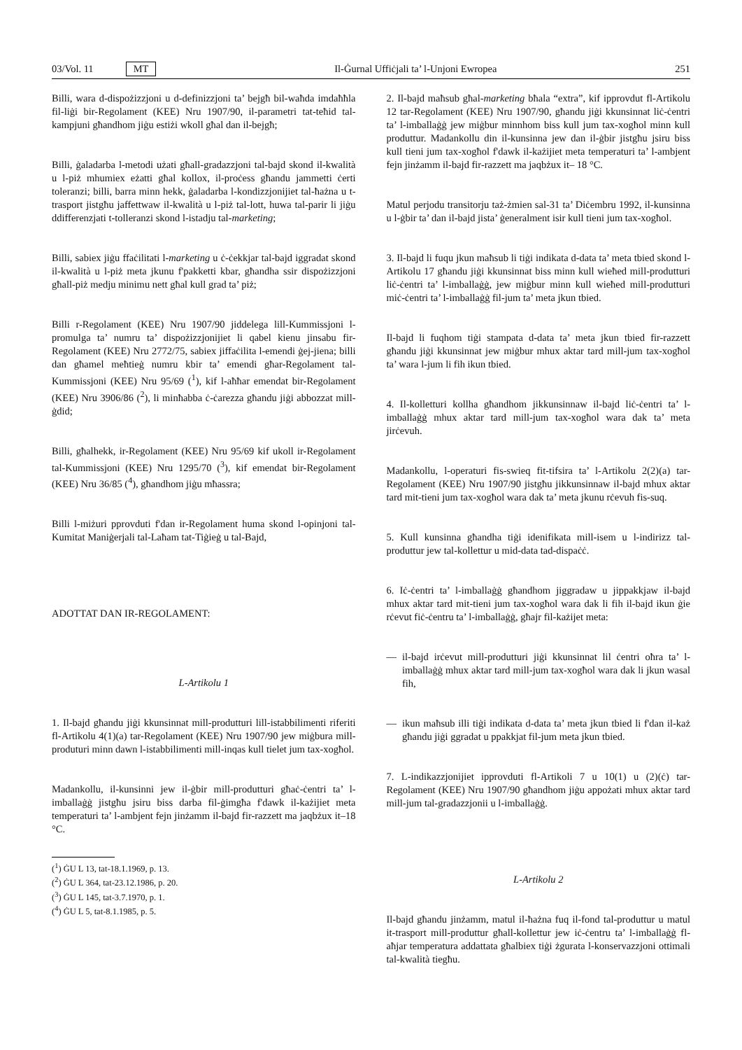03/Vol. 11 MT
Il-Ġurnal Uffiċjali ta’ l-Unjoni Ewropea 251
Billi, wara d-dispożizzjoni u d-definizzjoni ta’ bejgħ bil-waħda imdaħħla fil-liġi bir-Regolament (KEE) Nru 1907/90, il-parametri tat-teħid tal-kampjuni għandhom jiġu estiżi wkoll għal dan il-bejgħ;
Billi, ġaladarba l-metodi użati għall-gradazzjoni tal-bajd skond il-kwalità u l-piż mhumiex eżatti għal kollox, il-proċess għandu jammetti ċerti toleranzi; billi, barra minn hekk, ġaladarba l-kondizzjonijiet tal-ħażna u t-trasport jistgħu jaffettwaw il-kwalità u l-piż tal-lott, huwa tal-parir li jiġu ddifferenzjati t-tolleranzi skond l-istadju tal-marketing;
Billi, sabiex jiġu ffaċilitati l-marketing u ċ-ċekkjar tal-bajd iggradat skond il-kwalità u l-piż meta jkunu f'pakketti kbar, għandha ssir dispożizzjoni għall-piż medju minimu nett għal kull grad ta’ piż;
Billi r-Regolament (KEE) Nru 1907/90 jiddelega lill-Kummissjoni l-promulga ta’ numru ta’ dispożizzjonijiet li qabel kienu jinsabu fir-Regolament (KEE) Nru 2772/75, sabiex jiffaċilita l-emendi ġej-jiena; billi dan għamel meħtieġ numru kbir ta’ emendi għar-Regolament tal-Kummissjoni (KEE) Nru 95/69 (<sup>1</sup>), kif l-aħħar emendat bir-Regolament (KEE) Nru 3906/86 (<sup>2</sup>), li minħabba ċ-ċarezza għandu jiġi abbozzat mill-ġdid;
Billi, għalhekk, ir-Regolament (KEE) Nru 95/69 kif ukoll ir-Regolament tal-Kummissjoni (KEE) Nru 1295/70 (<sup>3</sup>), kif emendat bir-Regolament (KEE) Nru 36/85 (<sup>4</sup>), għandhom jiġu mħassra;
Billi l-miżuri pprovduti f'dan ir-Regolament huma skond l-opinjoni tal-Kumitat Maniġerjali tal-Laħam tat-Tiġieġ u tal-Bajd,
ADOTTAT DAN IR-REGOLAMENT:
L-Artikolu 1
1. Il-bajd għandu jiġi kkunsinnat mill-produtturi lill-istabbilimenti riferiti fl-Artikolu 4(1)(a) tar-Regolament (KEE) Nru 1907/90 jew miġbura mill-produturi minn dawn l-istabbilimenti mill-inqas kull tielet jum tax-xogħol.
Madankollu, il-kunsinni jew il-ġbir mill-produtturi għaċ-ċentri ta’ l-imballaġġ jistgħu jsiru biss darba fil-ġimgħa f'dawk il-każijiet meta temperaturi ta’ l-ambjent fejn jinżamm il-bajd fir-razzett ma jaqbżux it–18 °C.
(<sup>1</sup>) ĠU L 13, tat-18.1.1969, p. 13.
(<sup>2</sup>) ĠU L 364, tat-23.12.1986, p. 20.
(<sup>3</sup>) ĠU L 145, tat-3.7.1970, p. 1.
(<sup>4</sup>) ĠU L 5, tat-8.1.1985, p. 5.
2. Il-bajd maħsub għal-marketing bħala “extra”, kif ipprovdut fl-Artikolu 12 tar-Regolament (KEE) Nru 1907/90, għandu jiġi kkunsinnat liċ-ċentri ta’ l-imballaġġ jew miġbur minnhom biss kull jum tax-xogħol minn kull produttur. Madankollu din il-kunsinna jew dan il-ġbir jistgħu jsiru biss kull tieni jum tax-xogħol f'dawk il-każijiet meta temperaturi ta’ l-ambjent fejn jinżamm il-bajd fir-razzett ma jaqbżux it– 18 °C.
Matul perjodu transitorju taż-żmien sal-31 ta’ Diċembru 1992, il-kunsinna u l-ġbir ta’ dan il-bajd jista’ ġeneralment isir kull tieni jum tax-xogħol.
3. Il-bajd li fuqu jkun maħsub li tiġi indikata d-data ta’ meta tbied skond l-Artikolu 17 għandu jiġi kkunsinnat biss minn kull wieħed mill-produtturi liċ-ċentri ta’ l-imballaġġ, jew miġbur minn kull wieħed mill-produtturi miċ-ċentri ta’ l-imballaġġ fil-jum ta’ meta jkun tbied.
Il-bajd li fuqhom tiġi stampata d-data ta’ meta jkun tbied fir-razzett għandu jiġi kkunsinnat jew miġbur mhux aktar tard mill-jum tax-xogħol ta’ wara l-jum li fih ikun tbied.
4. Il-kolletturi kollha għandhom jikkunsinnaw il-bajd liċ-ċentri ta’ l-imballaġġ mhux aktar tard mill-jum tax-xogħol wara dak ta’ meta jirċevuh.
Madankollu, l-operaturi fis-swieq fit-tifsira ta’ l-Artikolu 2(2)(a) tar-Regolament (KEE) Nru 1907/90 jistgħu jikkunsinnaw il-bajd mhux aktar tard mit-tieni jum tax-xogħol wara dak ta’ meta jkunu rċevuh fis-suq.
5. Kull kunsinna għandha tiġi idenifikata mill-isem u l-indirizz tal-produttur jew tal-kollettur u mid-data tad-dispaċċ.
6. Iċ-ċentri ta’ l-imballaġġ għandhom jiggradaw u jippakkjaw il-bajd mhux aktar tard mit-tieni jum tax-xogħol wara dak li fih il-bajd ikun ġie rċevut fiċ-ċentru ta’ l-imballaġġ, għajr fil-każijet meta:
— il-bajd irċevut mill-produtturi jiġi kkunsinnat lil ċentri oħra ta’ l-imballaġġ mhux aktar tard mill-jum tax-xogħol wara dak li jkun wasal fih,
— ikun maħsub illi tiġi indikata d-data ta’ meta jkun tbied li f'dan il-każ għandu jiġi ggradat u ppakkjat fil-jum meta jkun tbied.
7. L-indikazzjonijiet ipprovduti fl-Artikoli 7 u 10(1) u (2)(ċ) tar-Regolament (KEE) Nru 1907/90 għandhom jiġu appożati mhux aktar tard mill-jum tal-gradazzjonii u l-imballaġġ.
L-Artikolu 2
Il-bajd għandu jinżamm, matul il-ħażna fuq il-fond tal-produttur u matul it-trasport mill-produttur għall-kollettur jew iċ-ċentru ta’ l-imballaġġ fl-aħjar temperatura addattata għalbiex tiġi żgurata l-konservazzjoni ottimali tal-kwalità tiegħu.